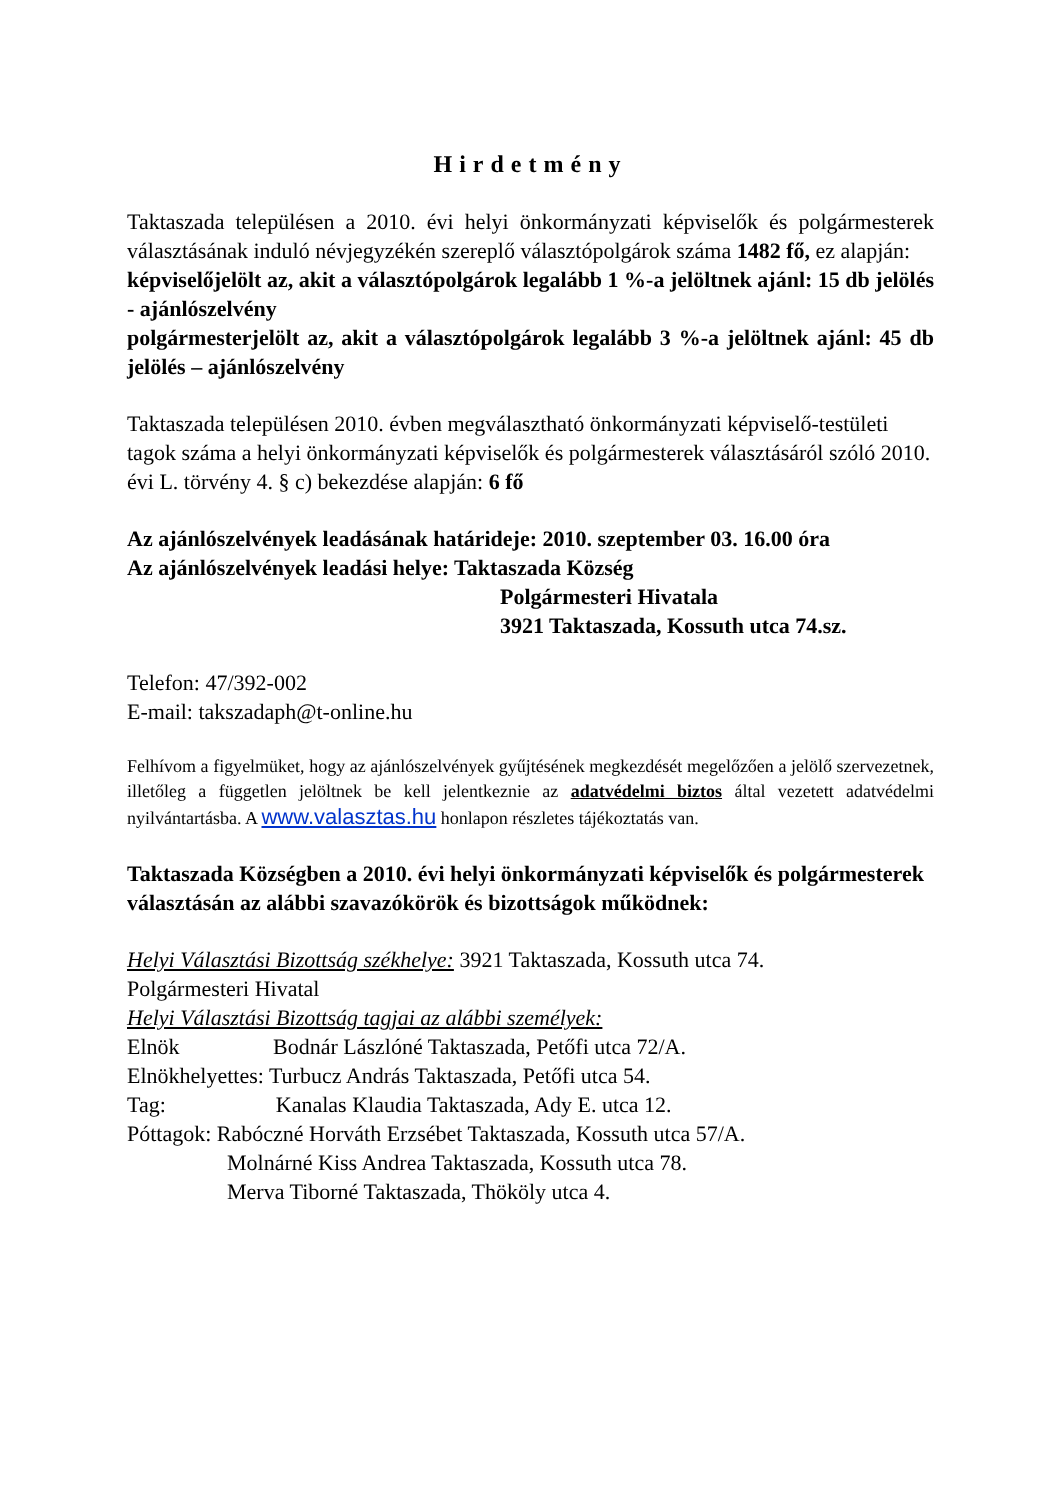Hirdetmény
Taktaszada településen a 2010. évi helyi önkormányzati képviselők és polgármesterek választásának induló névjegyzékén szereplő választópolgárok száma 1482 fő, ez alapján:
képviselőjelölt az, akit a választópolgárok legalább 1 %-a jelöltnek ajánl: 15 db jelölés - ajánlószelvény
polgármesterjelölt az, akit a választópolgárok legalább 3 %-a jelöltnek ajánl: 45 db jelölés – ajánlószelvény
Taktaszada településen 2010. évben megválasztható önkormányzati képviselő-testületi tagok száma a helyi önkormányzati képviselők és polgármesterek választásáról szóló 2010. évi L. törvény 4. § c) bekezdése alapján: 6 fő
Az ajánlószelvények leadásának határideje: 2010. szeptember 03. 16.00 óra
Az ajánlószelvények leadási helye: Taktaszada Község
Polgármesteri Hivatala
3921 Taktaszada, Kossuth utca 74.sz.
Telefon: 47/392-002
E-mail: takszadaph@t-online.hu
Felhívom a figyelmüket, hogy az ajánlószelvények gyűjtésének megkezdését megelőzően a jelölő szervezetnek, illetőleg a független jelöltnek be kell jelentkeznie az adatvédelmi biztos által vezetett adatvédelmi nyilvántartásba. A www.valasztas.hu honlapon részletes tájékoztatás van.
Taktaszada Községben a 2010. évi helyi önkormányzati képviselők és polgármesterek választásán az alábbi szavazókörök és bizottságok működnek:
Helyi Választási Bizottság székhelye: 3921 Taktaszada, Kossuth utca 74.
Polgármesteri Hivatal
Helyi Választási Bizottság tagjai az alábbi személyek:
Elnök Bodnár Lászlóné Taktaszada, Petőfi utca 72/A.
Elnökhelyettes: Turbucz András Taktaszada, Petőfi utca 54.
Tag: Kanalas Klaudia Taktaszada, Ady E. utca 12.
Póttagok: Rabóczné Horváth Erzsébet Taktaszada, Kossuth utca 57/A.
Molnárné Kiss Andrea Taktaszada, Kossuth utca 78.
Merva Tiborné Taktaszada, Thököly utca 4.